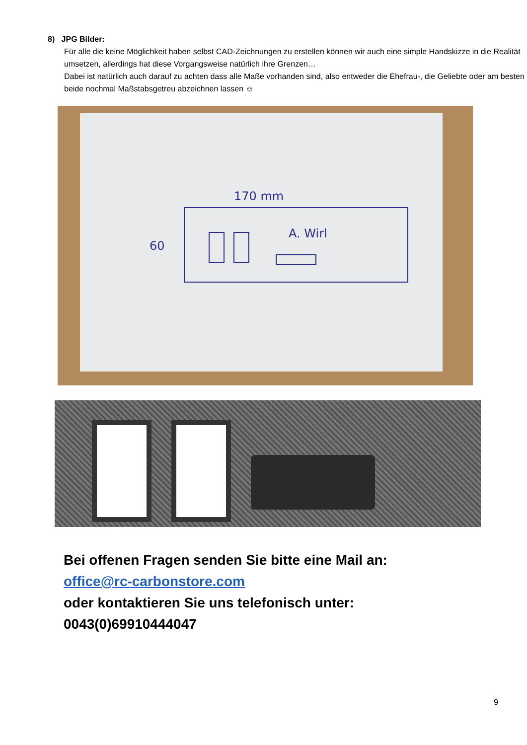8) JPG Bilder:
Für alle die keine Möglichkeit haben selbst CAD-Zeichnungen zu erstellen können wir auch eine simple Handskizze in die Realität umsetzen, allerdings hat diese Vorgangsweise natürlich ihre Grenzen…
Dabei ist natürlich auch darauf zu achten dass alle Maße vorhanden sind, also entweder die Ehefrau-, die Geliebte oder am besten beide nochmal Maßstabsgetreu abzeichnen lassen ☺
170 mm
60
A. Wirl
Bei offenen Fragen senden Sie bitte eine Mail an:
office@rc-carbonstore.com
oder kontaktieren Sie uns telefonisch unter:
0043(0)69910444047
9